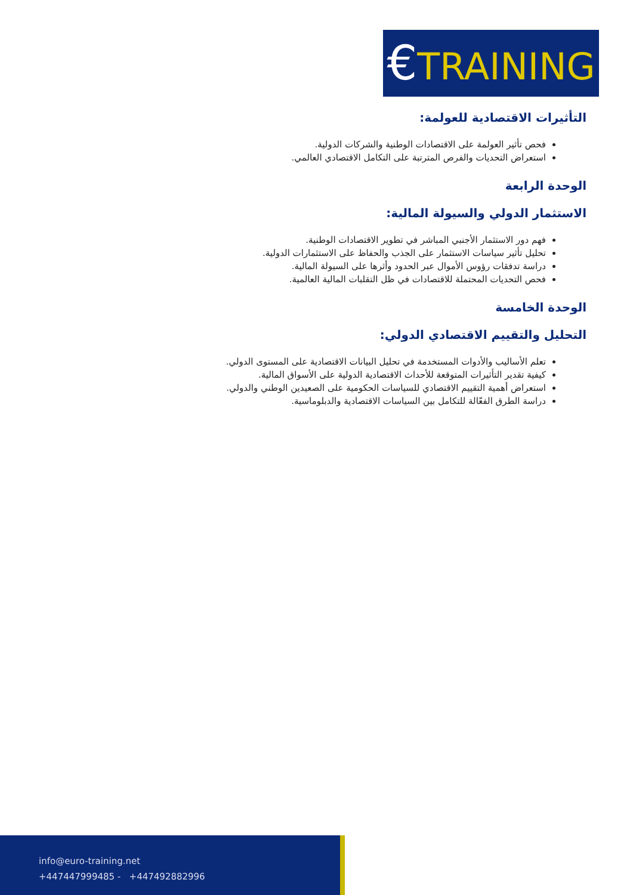€TRAINING
التأثيرات الاقتصادية للعولمة:
فحص تأثير العولمة على الاقتصادات الوطنية والشركات الدولية.
استعراض التحديات والفرص المترتبة على التكامل الاقتصادي العالمي.
الوحدة الرابعة
الاستثمار الدولي والسيولة المالية:
فهم دور الاستثمار الأجنبي المباشر في تطوير الاقتصادات الوطنية.
تحليل تأثير سياسات الاستثمار على الجذب والحفاظ على الاستثمارات الدولية.
دراسة تدفقات رؤوس الأموال عبر الحدود وأثرها على السيولة المالية.
فحص التحديات المحتملة للاقتصادات في ظل التقلبات المالية العالمية.
الوحدة الخامسة
التحليل والتقييم الاقتصادي الدولي:
تعلم الأساليب والأدوات المستخدمة في تحليل البيانات الاقتصادية على المستوى الدولي.
كيفية تقدير التأثيرات المتوقعة للأحداث الاقتصادية الدولية على الأسواق المالية.
استعراض أهمية التقييم الاقتصادي للسياسات الحكومية على الصعيدين الوطني والدولي.
دراسة الطرق الفعّالة للتكامل بين السياسات الاقتصادية والدبلوماسية.
info@euro-training.net
+447447999485 - +447492882996